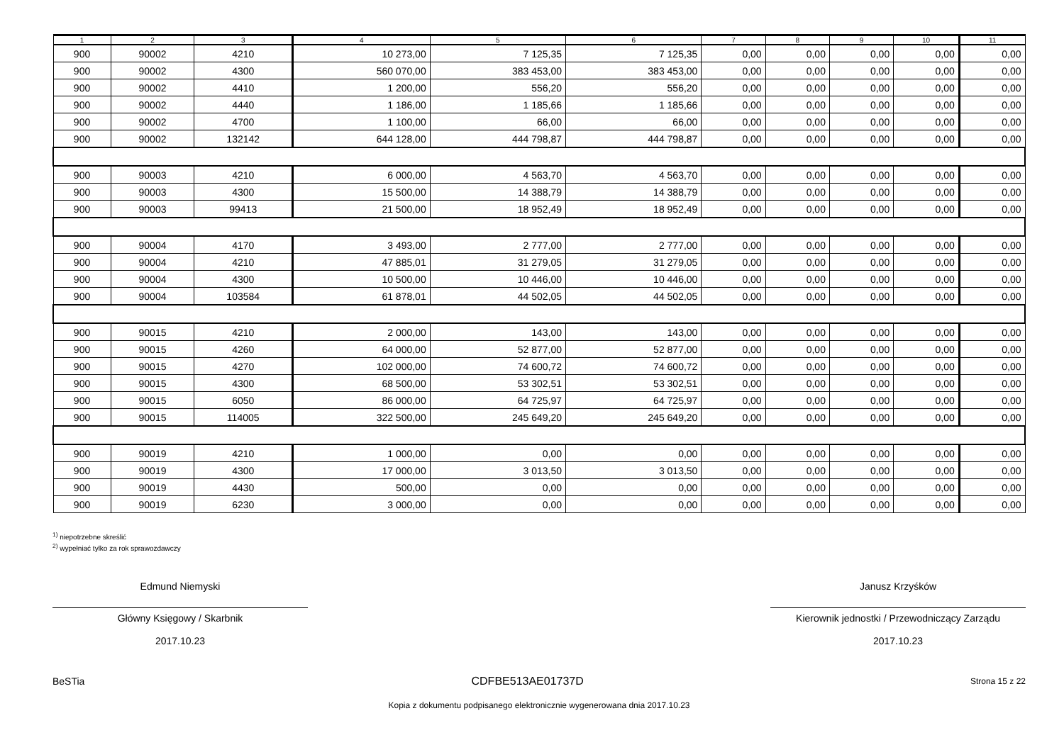| 1 | 2 | 3 | 4 | 5 | 6 | 7 | 8 | 9 | 10 | 11 |
| --- | --- | --- | --- | --- | --- | --- | --- | --- | --- | --- |
| 900 | 90002 | 4210 | 10 273,00 | 7 125,35 | 7 125,35 | 0,00 | 0,00 | 0,00 | 0,00 | 0,00 |
| 900 | 90002 | 4300 | 560 070,00 | 383 453,00 | 383 453,00 | 0,00 | 0,00 | 0,00 | 0,00 | 0,00 |
| 900 | 90002 | 4410 | 1 200,00 | 556,20 | 556,20 | 0,00 | 0,00 | 0,00 | 0,00 | 0,00 |
| 900 | 90002 | 4440 | 1 186,00 | 1 185,66 | 1 185,66 | 0,00 | 0,00 | 0,00 | 0,00 | 0,00 |
| 900 | 90002 | 4700 | 1 100,00 | 66,00 | 66,00 | 0,00 | 0,00 | 0,00 | 0,00 | 0,00 |
| 900 | 90002 | 132142 | 644 128,00 | 444 798,87 | 444 798,87 | 0,00 | 0,00 | 0,00 | 0,00 | 0,00 |
| 900 | 90003 | 4210 | 6 000,00 | 4 563,70 | 4 563,70 | 0,00 | 0,00 | 0,00 | 0,00 | 0,00 |
| 900 | 90003 | 4300 | 15 500,00 | 14 388,79 | 14 388,79 | 0,00 | 0,00 | 0,00 | 0,00 | 0,00 |
| 900 | 90003 | 99413 | 21 500,00 | 18 952,49 | 18 952,49 | 0,00 | 0,00 | 0,00 | 0,00 | 0,00 |
| 900 | 90004 | 4170 | 3 493,00 | 2 777,00 | 2 777,00 | 0,00 | 0,00 | 0,00 | 0,00 | 0,00 |
| 900 | 90004 | 4210 | 47 885,01 | 31 279,05 | 31 279,05 | 0,00 | 0,00 | 0,00 | 0,00 | 0,00 |
| 900 | 90004 | 4300 | 10 500,00 | 10 446,00 | 10 446,00 | 0,00 | 0,00 | 0,00 | 0,00 | 0,00 |
| 900 | 90004 | 103584 | 61 878,01 | 44 502,05 | 44 502,05 | 0,00 | 0,00 | 0,00 | 0,00 | 0,00 |
| 900 | 90015 | 4210 | 2 000,00 | 143,00 | 143,00 | 0,00 | 0,00 | 0,00 | 0,00 | 0,00 |
| 900 | 90015 | 4260 | 64 000,00 | 52 877,00 | 52 877,00 | 0,00 | 0,00 | 0,00 | 0,00 | 0,00 |
| 900 | 90015 | 4270 | 102 000,00 | 74 600,72 | 74 600,72 | 0,00 | 0,00 | 0,00 | 0,00 | 0,00 |
| 900 | 90015 | 4300 | 68 500,00 | 53 302,51 | 53 302,51 | 0,00 | 0,00 | 0,00 | 0,00 | 0,00 |
| 900 | 90015 | 6050 | 86 000,00 | 64 725,97 | 64 725,97 | 0,00 | 0,00 | 0,00 | 0,00 | 0,00 |
| 900 | 90015 | 114005 | 322 500,00 | 245 649,20 | 245 649,20 | 0,00 | 0,00 | 0,00 | 0,00 | 0,00 |
| 900 | 90019 | 4210 | 1 000,00 | 0,00 | 0,00 | 0,00 | 0,00 | 0,00 | 0,00 | 0,00 |
| 900 | 90019 | 4300 | 17 000,00 | 3 013,50 | 3 013,50 | 0,00 | 0,00 | 0,00 | 0,00 | 0,00 |
| 900 | 90019 | 4430 | 500,00 | 0,00 | 0,00 | 0,00 | 0,00 | 0,00 | 0,00 | 0,00 |
| 900 | 90019 | 6230 | 3 000,00 | 0,00 | 0,00 | 0,00 | 0,00 | 0,00 | 0,00 | 0,00 |
<sup>1)</sup> niepotrzebne skreślić
<sup>2)</sup> wypełniać tylko za rok sprawozdawczy
Edmund Niemyski
Główny Księgowy / Skarbnik
2017.10.23
Janusz Krzyśków
Kierownik jednostki / Przewodniczący Zarządu
2017.10.23
BeSTia CDFBE513AE01737D Strona 15 z 22
Kopia z dokumentu podpisanego elektronicznie wygenerowana dnia 2017.10.23